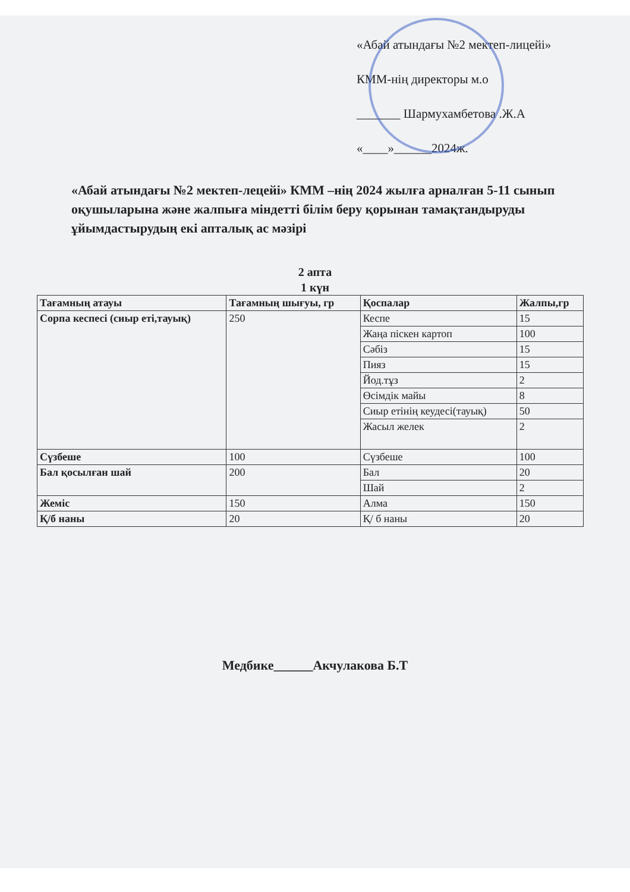«Абай атындағы №2 мектеп-лицейі»
КММ-нің директоры м.о
_______ Шармухамбетова .Ж.А
«____»______2024ж.
«Абай атындағы №2 мектеп-лецейі» КММ –нің 2024 жылға арналған 5-11 сынып оқушыларына және жалпыға міндетті білім беру қорынан тамақтандыруды ұйымдастырудың екі апталық ас мәзірі
2 апта
1 күн
| Тағамның атауы | Тағамның шығуы, гр | Қоспалар | Жалпы,гр |
| --- | --- | --- | --- |
| Сорпа кеспесі (сиыр еті,тауық) | 250 | Кеспе | 15 |
| | | Жаңа піскен картоп | 100 |
| | | Сәбіз | 15 |
| | | Пияз | 15 |
| | | Йод.тұз | 2 |
| | | Өсімдік майы | 8 |
| | | Сиыр етінің кеудесі(тауық) | 50 |
| | | Жасыл желек | 2 |
| Сүзбеше | 100 | Сүзбеше | 100 |
| Бал қосылған шай | 200 | Бал | 20 |
| | | Шай | 2 |
| Жеміс | 150 | Алма | 150 |
| Қ/б наны | 20 | Қ/ б наны | 20 |
Медбике______Акчулакова Б.Т